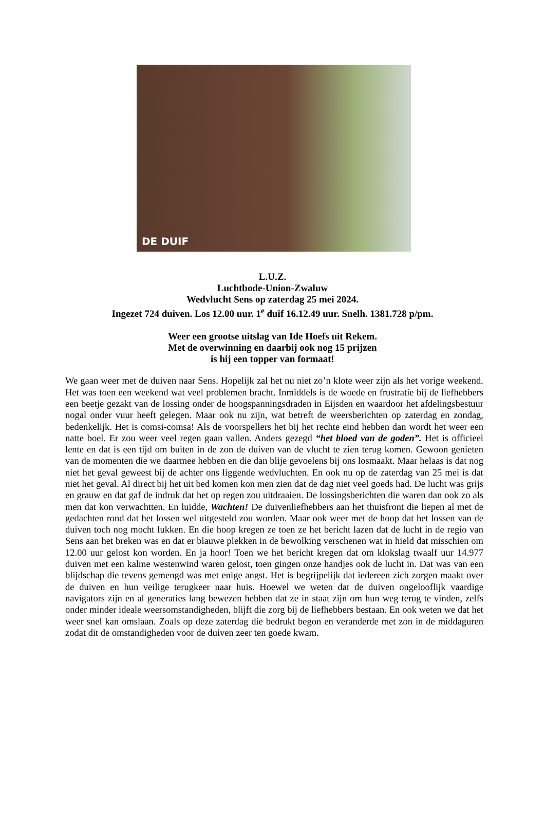DE DUIF
L.U.Z.
Luchtbode-Union-Zwaluw
Wedvlucht Sens op zaterdag 25 mei 2024.
Ingezet 724 duiven. Los 12.00 uur. 1<sup>e</sup> duif 16.12.49 uur. Snelh. 1381.728 p/pm.
Weer een grootse uitslag van Ide Hoefs uit Rekem.
Met de overwinning en daarbij ook nog 15 prijzen
is hij een topper van formaat!
We gaan weer met de duiven naar Sens. Hopelijk zal het nu niet zo’n klote weer zijn als het vorige weekend. Het was toen een weekend wat veel problemen bracht. Inmiddels is de woede en frustratie bij de liefhebbers een beetje gezakt van de lossing onder de hoogspanningsdraden in Eijsden en waardoor het afdelingsbestuur nogal onder vuur heeft gelegen. Maar ook nu zijn, wat betreft de weersberichten op zaterdag en zondag, bedenkelijk. Het is comsi-comsa! Als de voorspellers het bij het rechte eind hebben dan wordt het weer een natte boel. Er zou weer veel regen gaan vallen. Anders gezegd “het bloed van de goden”. Het is officieel lente en dat is een tijd om buiten in de zon de duiven van de vlucht te zien terug komen. Gewoon genieten van de momenten die we daarmee hebben en die dan blije gevoelens bij ons losmaakt. Maar helaas is dat nog niet het geval geweest bij de achter ons liggende wedvluchten. En ook nu op de zaterdag van 25 mei is dat niet het geval. Al direct bij het uit bed komen kon men zien dat de dag niet veel goeds had. De lucht was grijs en grauw en dat gaf de indruk dat het op regen zou uitdraaien. De lossingsberichten die waren dan ook zo als men dat kon verwachtten. En luidde, Wachten! De duivenliefhebbers aan het thuisfront die liepen al met de gedachten rond dat het lossen wel uitgesteld zou worden. Maar ook weer met de hoop dat het lossen van de duiven toch nog mocht lukken. En die hoop kregen ze toen ze het bericht lazen dat de lucht in de regio van Sens aan het breken was en dat er blauwe plekken in de bewolking verschenen wat in hield dat misschien om 12.00 uur gelost kon worden. En ja hoor! Toen we het bericht kregen dat om klokslag twaalf uur 14.977 duiven met een kalme westenwind waren gelost, toen gingen onze handjes ook de lucht in. Dat was van een blijdschap die tevens gemengd was met enige angst. Het is begrijpelijk dat iedereen zich zorgen maakt over de duiven en hun veilige terugkeer naar huis. Hoewel we weten dat de duiven ongelooflijk vaardige navigators zijn en al generaties lang bewezen hebben dat ze in staat zijn om hun weg terug te vinden, zelfs onder minder ideale weersomstandigheden, blijft die zorg bij de liefhebbers bestaan. En ook weten we dat het weer snel kan omslaan. Zoals op deze zaterdag die bedrukt begon en veranderde met zon in de middaguren zodat dit de omstandigheden voor de duiven zeer ten goede kwam.